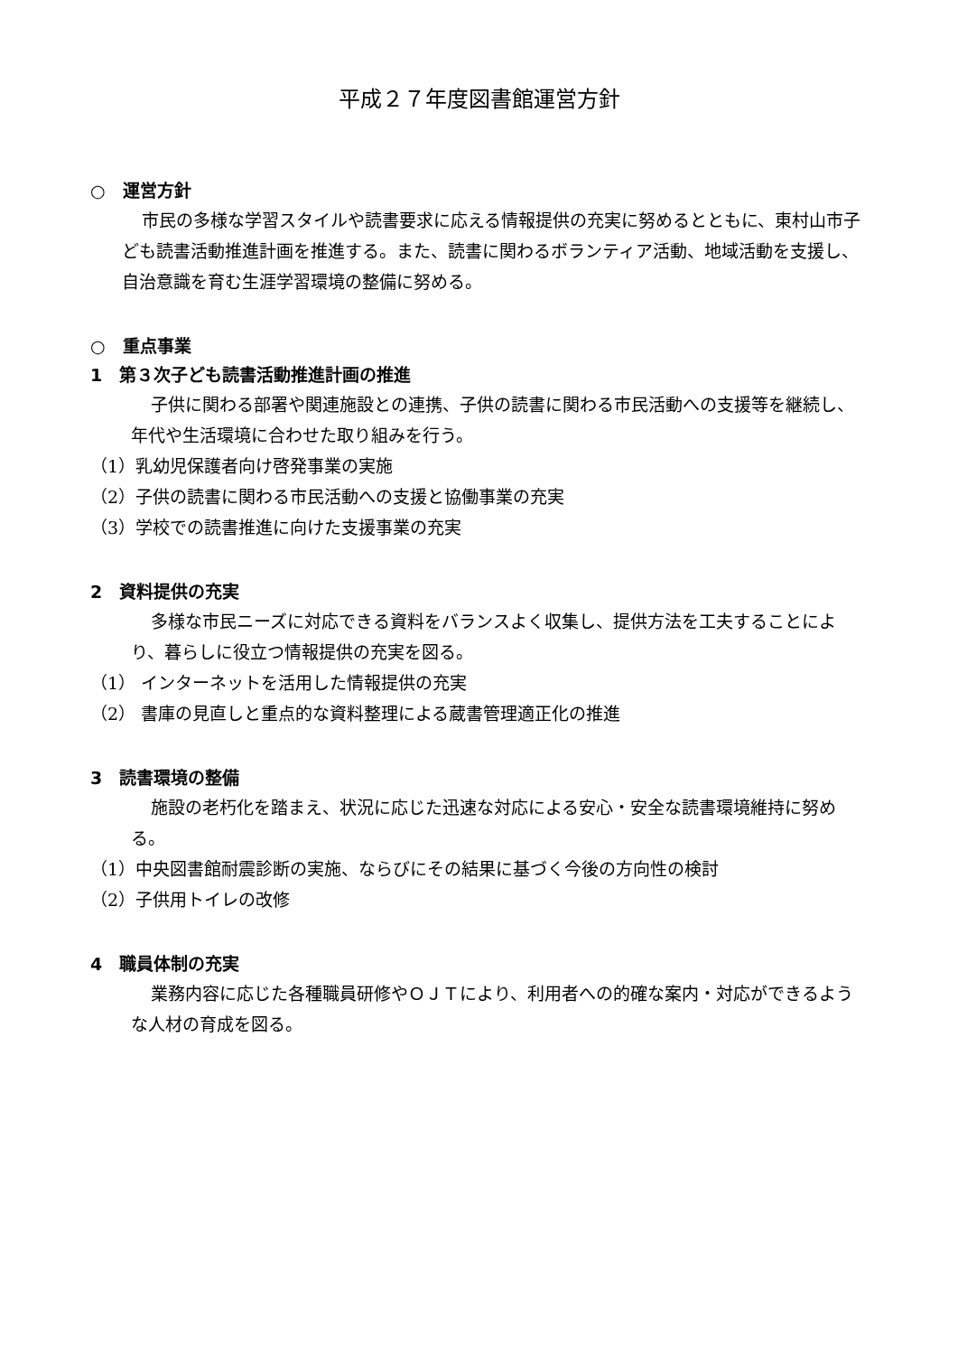平成２７年度図書館運営方針
○　運営方針
市民の多様な学習スタイルや読書要求に応える情報提供の充実に努めるとともに、東村山市子ども読書活動推進計画を推進する。また、読書に関わるボランティア活動、地域活動を支援し、自治意識を育む生涯学習環境の整備に努める。
○　重点事業
1　第３次子ども読書活動推進計画の推進
子供に関わる部署や関連施設との連携、子供の読書に関わる市民活動への支援等を継続し、年代や生活環境に合わせた取り組みを行う。
（1）乳幼児保護者向け啓発事業の実施
（2）子供の読書に関わる市民活動への支援と協働事業の充実
（3）学校での読書推進に向けた支援事業の充実
2　資料提供の充実
多様な市民ニーズに対応できる資料をバランスよく収集し、提供方法を工夫することにより、暮らしに役立つ情報提供の充実を図る。
（1） インターネットを活用した情報提供の充実
（2） 書庫の見直しと重点的な資料整理による蔵書管理適正化の推進
3　読書環境の整備
施設の老朽化を踏まえ、状況に応じた迅速な対応による安心・安全な読書環境維持に努める。
（1）中央図書館耐震診断の実施、ならびにその結果に基づく今後の方向性の検討
（2）子供用トイレの改修
4　職員体制の充実
業務内容に応じた各種職員研修やＯＪＴにより、利用者への的確な案内・対応ができるような人材の育成を図る。